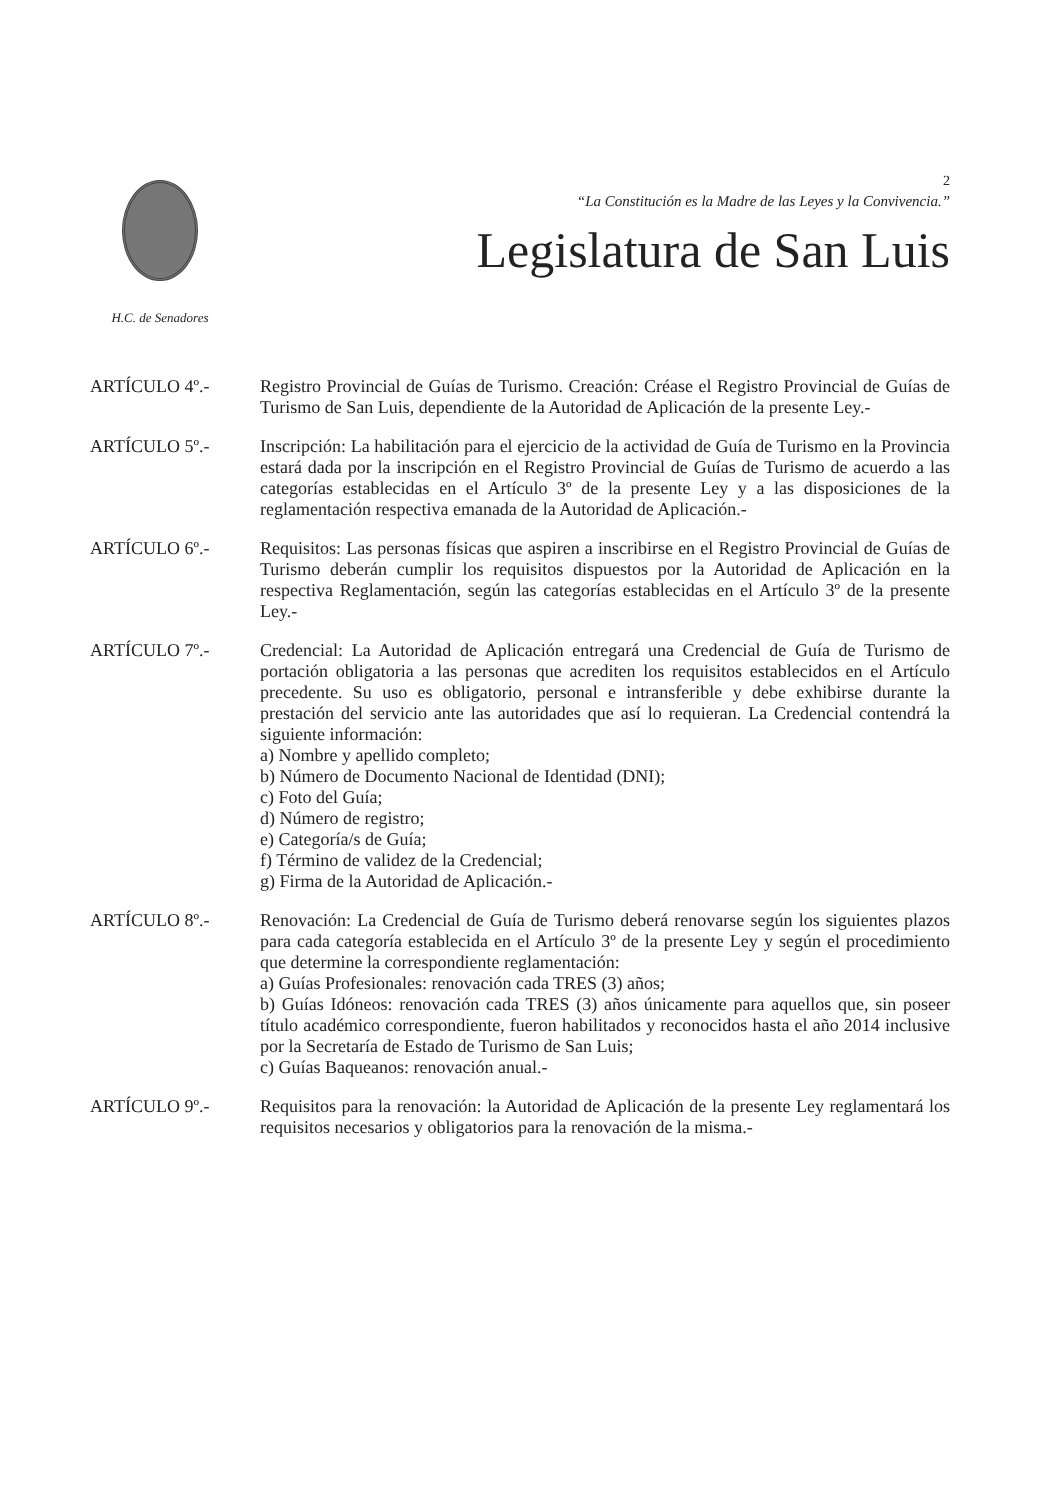H.C. de Senadores
2
“La Constitución es la Madre de las Leyes y la Convivencia.”
Legislatura de San Luis
ARTÍCULO 4º.- Registro Provincial de Guías de Turismo. Creación: Créase el Registro Provincial de Guías de Turismo de San Luis, dependiente de la Autoridad de Aplicación de la presente Ley.-
ARTÍCULO 5º.- Inscripción: La habilitación para el ejercicio de la actividad de Guía de Turismo en la Provincia estará dada por la inscripción en el Registro Provincial de Guías de Turismo de acuerdo a las categorías establecidas en el Artículo 3º de la presente Ley y a las disposiciones de la reglamentación respectiva emanada de la Autoridad de Aplicación.-
ARTÍCULO 6º.- Requisitos: Las personas físicas que aspiren a inscribirse en el Registro Provincial de Guías de Turismo deberán cumplir los requisitos dispuestos por la Autoridad de Aplicación en la respectiva Reglamentación, según las categorías establecidas en el Artículo 3º de la presente Ley.-
ARTÍCULO 7º.- Credencial: La Autoridad de Aplicación entregará una Credencial de Guía de Turismo de portación obligatoria a las personas que acrediten los requisitos establecidos en el Artículo precedente. Su uso es obligatorio, personal e intransferible y debe exhibirse durante la prestación del servicio ante las autoridades que así lo requieran. La Credencial contendrá la siguiente información:
a) Nombre y apellido completo;
b) Número de Documento Nacional de Identidad (DNI);
c) Foto del Guía;
d) Número de registro;
e) Categoría/s de Guía;
f) Término de validez de la Credencial;
g) Firma de la Autoridad de Aplicación.-
ARTÍCULO 8º.- Renovación: La Credencial de Guía de Turismo deberá renovarse según los siguientes plazos para cada categoría establecida en el Artículo 3º de la presente Ley y según el procedimiento que determine la correspondiente reglamentación:
a) Guías Profesionales: renovación cada TRES (3) años;
b) Guías Idóneos: renovación cada TRES (3) años únicamente para aquellos que, sin poseer título académico correspondiente, fueron habilitados y reconocidos hasta el año 2014 inclusive por la Secretaría de Estado de Turismo de San Luis;
c) Guías Baqueanos: renovación anual.-
ARTÍCULO 9º.- Requisitos para la renovación: la Autoridad de Aplicación de la presente Ley reglamentará los requisitos necesarios y obligatorios para la renovación de la misma.-